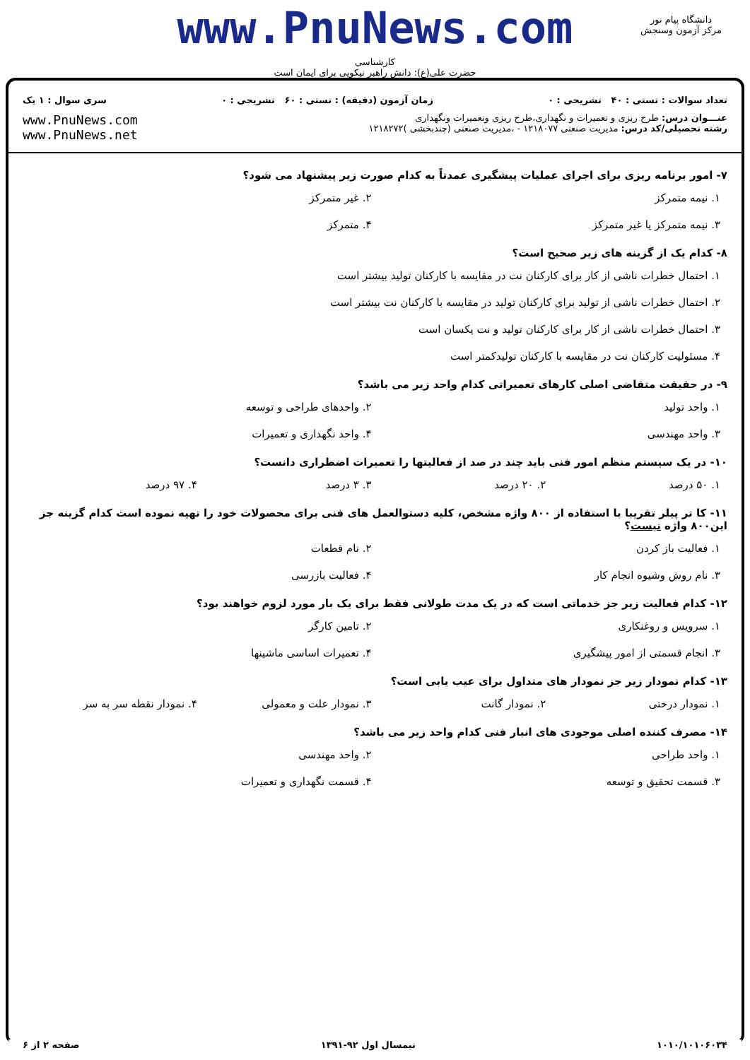www.PnuNews.com
کارشناسی
حضرت علی(ع): دانش راهبر نیکویی برای ایمان است
دانشگاه پیام نور
مرکز آزمون وسنجش
تعداد سوالات : تستی : ۴۰ تشریحی : ۰ زمان آزمون (دقیقه) : تستی : ۶۰ تشریحی : ۰ سری سوال : ۱ یک
عنـــوان درس: طرح ریزی و تعمیرات و نگهداری،طرح ریزی وتعمیرات ونگهداری
رشته تحصیلی/کد درس: مدیریت صنعتی ۱۲۱۸۰۷۷ - ،مدیریت صنعتی (چندبخشی )۱۲۱۸۲۷۲
www.PnuNews.com
www.PnuNews.net
۷- امور برنامه ریزی برای اجرای عملیات پیشگیری عمدتاً به کدام صورت زیر پیشنهاد می شود؟
۱. نیمه متمرکز
۲. غیر متمرکز
۳. نیمه متمرکز یا غیر متمرکز
۴. متمرکز
۸- کدام یک از گزینه های زیر صحیح است؟
۱. احتمال خطرات ناشی از کار برای کارکنان نت در مقایسه با کارکنان تولید بیشتر است
۲. احتمال خطرات ناشی از تولید برای کارکنان تولید در مقایسه با کارکنان نت بیشتر است
۳. احتمال خطرات ناشی از کار برای کارکنان تولید و نت یکسان است
۴. مسئولیت کارکنان نت در مقایسه با کارکنان تولیدکمتر است
۹- در حقیقت متقاضی اصلی کارهای تعمیراتی کدام واحد زیر می باشد؟
۱. واحد تولید
۲. واحدهای طراحی و توسعه
۳. واحد مهندسی
۴. واحد نگهداری و تعمیرات
۱۰- در یک سیستم منظم امور فنی باید چند در صد از فعالیتها را تعمیرات اضطراری دانست؟
۱. ۵۰ درصد
۲. ۲۰ درصد
۳. ۳ درصد
۴. ۹۷ درصد
۱۱- کا تر پیلر تقریبا با استفاده از ۸۰۰ واژه مشخص، کلیه دستوالعمل های فنی برای محصولات خود را تهیه نموده است کدام گزینه جز این۸۰۰ واژه نیست؟
۱. فعالیت باز کردن
۲. نام قطعات
۳. نام روش وشیوه انجام کار
۴. فعالیت بازرسی
۱۲- کدام فعالیت زیر جز خدماتی است که در یک مدت طولانی فقط برای یک بار مورد لزوم خواهند بود؟
۱. سرویس و روغنکاری
۲. تامین کارگر
۳. انجام قسمتی از امور پیشگیری
۴. تعمیرات اساسی ماشینها
۱۳- کدام نمودار زیر جز نمودار های متداول برای عیب یابی است؟
۱. نمودار درختی
۲. نمودار گانت
۳. نمودار علت و معمولی
۴. نمودار نقطه سر به سر
۱۴- مصرف کننده اصلی موجودی های انبار فنی کدام واحد زیر می باشد؟
۱. واحد طراحی
۲. واحد مهندسی
۳. قسمت تحقیق و توسعه
۴. قسمت نگهداری و تعمیرات
۱۰۱۰/۱۰۱۰۶۰۳۴ نیمسال اول ۹۲-۱۳۹۱ صفحه ۲ از ۶